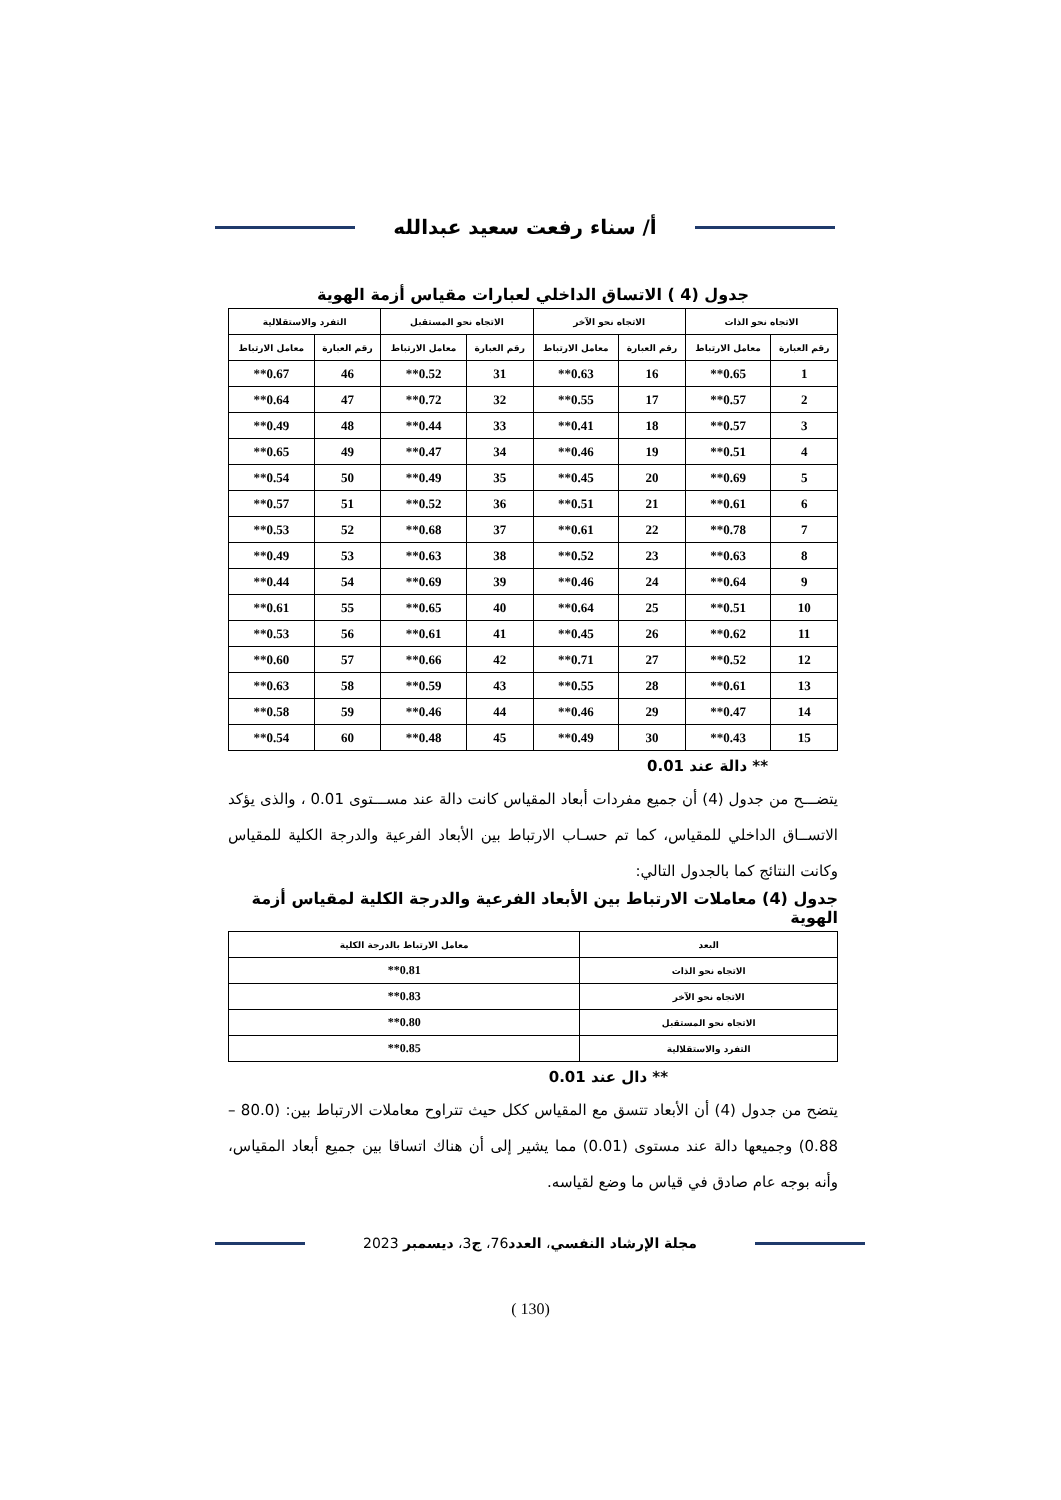أ/ سناء رفعت سعيد عبدالله
جدول (4 ) الاتساق الداخلي لعبارات مقياس أزمة الهوية
| الاتجاه نحو الذات | | الاتجاه نحو الآخر | | الاتجاه نحو المستقبل | | التفرد والاستقلالية | |
| --- | --- | --- | --- | --- | --- | --- | --- |
| رقم العبارة | معامل الارتباط | رقم العبارة | معامل الارتباط | رقم العبارة | معامل الارتباط | رقم العبارة | معامل الارتباط |
| 1 | 0.65** | 16 | 0.63** | 31 | 0.52** | 46 | 0.67** |
| 2 | 0.57** | 17 | 0.55** | 32 | 0.72** | 47 | 0.64** |
| 3 | 0.57** | 18 | 0.41** | 33 | 0.44** | 48 | 0.49** |
| 4 | 0.51** | 19 | 0.46** | 34 | 0.47** | 49 | 0.65** |
| 5 | 0.69** | 20 | 0.45** | 35 | 0.49** | 50 | 0.54** |
| 6 | 0.61** | 21 | 0.51** | 36 | 0.52** | 51 | 0.57** |
| 7 | 0.78** | 22 | 0.61** | 37 | 0.68** | 52 | 0.53** |
| 8 | 0.63** | 23 | 0.52** | 38 | 0.63** | 53 | 0.49** |
| 9 | 0.64** | 24 | 0.46** | 39 | 0.69** | 54 | 0.44** |
| 10 | 0.51** | 25 | 0.64** | 40 | 0.65** | 55 | 0.61** |
| 11 | 0.62** | 26 | 0.45** | 41 | 0.61** | 56 | 0.53** |
| 12 | 0.52** | 27 | 0.71** | 42 | 0.66** | 57 | 0.60** |
| 13 | 0.61** | 28 | 0.55** | 43 | 0.59** | 58 | 0.63** |
| 14 | 0.47** | 29 | 0.46** | 44 | 0.46** | 59 | 0.58** |
| 15 | 0.43** | 30 | 0.49** | 45 | 0.48** | 60 | 0.54** |
** دالة عند 0.01
يتضـــح من جدول (4) أن جميع مفردات أبعاد المقياس كانت دالة عند مســـتوى 0.01 ، والذى يؤكد الاتســاق الداخلي للمقياس، كما تم حسـاب الارتباط بين الأبعاد الفرعية والدرجة الكلية للمقياس وكانت النتائج كما بالجدول التالي:
جدول (4) معاملات الارتباط بين الأبعاد الفرعية والدرجة الكلية لمقياس أزمة الهوية
| البعد | معامل الارتباط بالدرجة الكلية |
| --- | --- |
| الاتجاه نحو الذات | 0.81** |
| الاتجاه نحو الآخر | 0.83** |
| الاتجاه نحو المستقبل | 0.80** |
| التفرد والاستقلالية | 0.85** |
** دال عند 0.01
يتضح من جدول (4) أن الأبعاد تتسق مع المقياس ككل حيث تتراوح معاملات الارتباط بين: (80.0 – 0.88) وجميعها دالة عند مستوى (0.01) مما يشير إلى أن هناك اتساقا بين جميع أبعاد المقياس، وأنه بوجه عام صادق في قياس ما وضع لقياسه.
مجلة الإرشاد النفسي، العدد76، ج3، ديسمبر 2023
(130 )